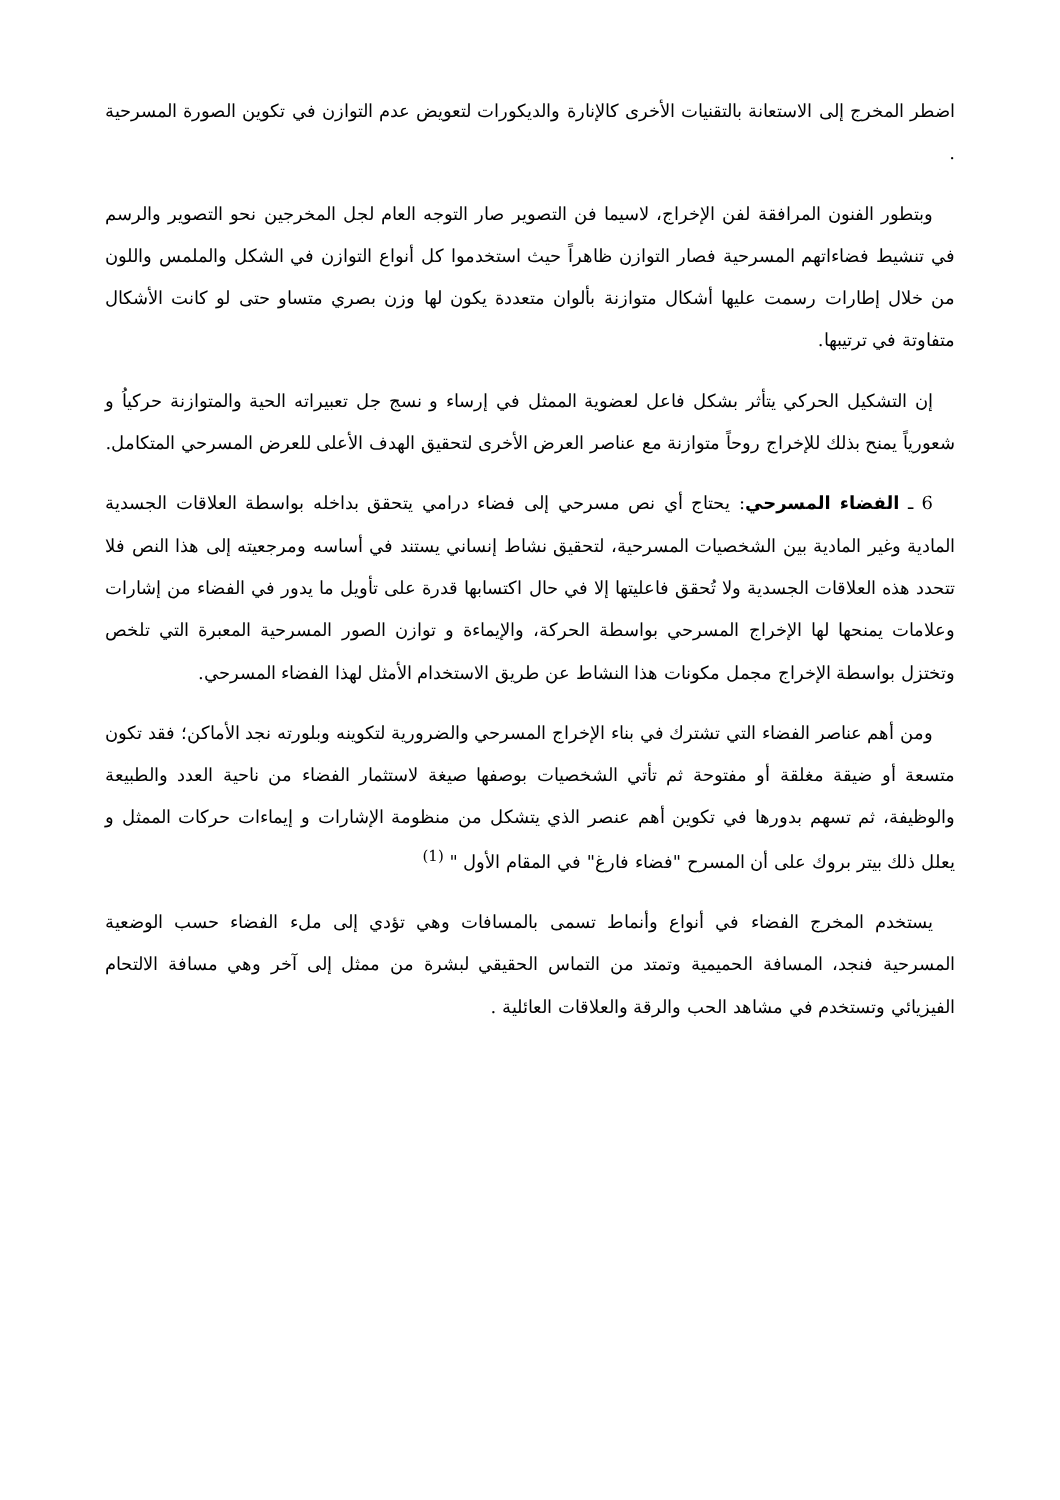اضطر المخرج إلى الاستعانة بالتقنيات الأخرى كالإنارة والديكورات لتعويض عدم التوازن في تكوين الصورة المسرحية .
وبتطور الفنون المرافقة لفن الإخراج، لاسيما فن التصوير صار التوجه العام لجل المخرجين نحو التصوير والرسم في تنشيط فضاءاتهم المسرحية فصار التوازن ظاهراً حيث استخدموا كل أنواع التوازن في الشكل والملمس واللون من خلال إطارات رسمت عليها أشكال متوازنة بألوان متعددة يكون لها وزن بصري متساو حتى لو كانت الأشكال متفاوتة في ترتيبها.
إن التشكيل الحركي يتأثر بشكل فاعل لعضوية الممثل في إرساء و نسج جل تعبيراته الحية والمتوازنة حركياُ و شعورياً يمنح بذلك للإخراج روحاً متوازنة مع عناصر العرض الأخرى لتحقيق الهدف الأعلى للعرض المسرحي المتكامل.
6 ـ الفضاء المسرحي: يحتاج أي نص مسرحي إلى فضاء درامي يتحقق بداخله بواسطة العلاقات الجسدية المادية وغير المادية بين الشخصيات المسرحية، لتحقيق نشاط إنساني يستند في أساسه ومرجعيته إلى هذا النص فلا تتحدد هذه العلاقات الجسدية ولا تُحقق فاعليتها إلا في حال اكتسابها قدرة على تأويل ما يدور في الفضاء من إشارات وعلامات يمنحها لها الإخراج المسرحي بواسطة الحركة، والإيماءة و توازن الصور المسرحية المعبرة التي تلخص وتختزل بواسطة الإخراج مجمل مكونات هذا النشاط عن طريق الاستخدام الأمثل لهذا الفضاء المسرحي.
ومن أهم عناصر الفضاء التي تشترك في بناء الإخراج المسرحي والضرورية لتكوينه وبلورته نجد الأماكن؛ فقد تكون متسعة أو ضيقة مغلقة أو مفتوحة ثم تأتي الشخصيات بوصفها صيغة لاستثمار الفضاء من ناحية العدد والطبيعة والوظيفة، ثم تسهم بدورها في تكوين أهم عنصر الذي يتشكل من منظومة الإشارات و إيماءات حركات الممثل و يعلل ذلك بيتر بروك على أن المسرح "فضاء فارغ" في المقام الأول " <sup>(1)</sup>
يستخدم المخرج الفضاء في أنواع وأنماط تسمى بالمسافات وهي تؤدي إلى ملء الفضاء حسب الوضعية المسرحية فنجد، المسافة الحميمية وتمتد من التماس الحقيقي لبشرة من ممثل إلى آخر وهي مسافة الالتحام الفيزيائي وتستخدم في مشاهد الحب والرقة والعلاقات العائلية .